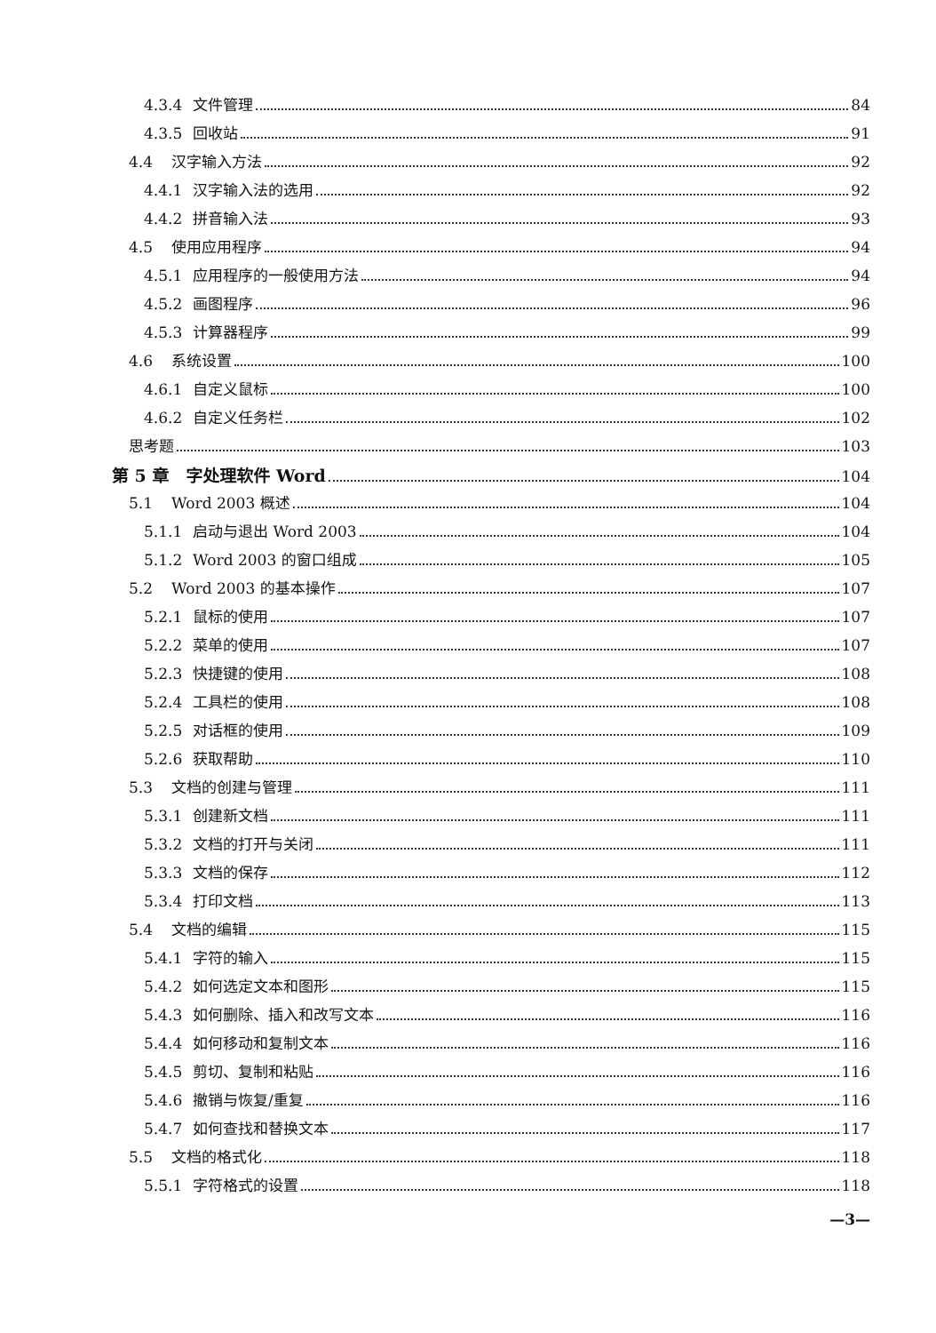4.3.4 文件管理 84
4.3.5 回收站 91
4.4 汉字输入方法 92
4.4.1 汉字输入法的选用 92
4.4.2 拼音输入法 93
4.5 使用应用程序 94
4.5.1 应用程序的一般使用方法 94
4.5.2 画图程序 96
4.5.3 计算器程序 99
4.6 系统设置 100
4.6.1 自定义鼠标 100
4.6.2 自定义任务栏 102
思考题 103
第 5 章　字处理软件 Word 104
5.1 Word 2003 概述 104
5.1.1 启动与退出 Word 2003 104
5.1.2 Word 2003 的窗口组成 105
5.2 Word 2003 的基本操作 107
5.2.1 鼠标的使用 107
5.2.2 菜单的使用 107
5.2.3 快捷键的使用 108
5.2.4 工具栏的使用 108
5.2.5 对话框的使用 109
5.2.6 获取帮助 110
5.3 文档的创建与管理 111
5.3.1 创建新文档 111
5.3.2 文档的打开与关闭 111
5.3.3 文档的保存 112
5.3.4 打印文档 113
5.4 文档的编辑 115
5.4.1 字符的输入 115
5.4.2 如何选定文本和图形 115
5.4.3 如何删除、插入和改写文本 116
5.4.4 如何移动和复制文本 116
5.4.5 剪切、复制和粘贴 116
5.4.6 撤销与恢复/重复 116
5.4.7 如何查找和替换文本 117
5.5 文档的格式化 118
5.5.1 字符格式的设置 118
—3—